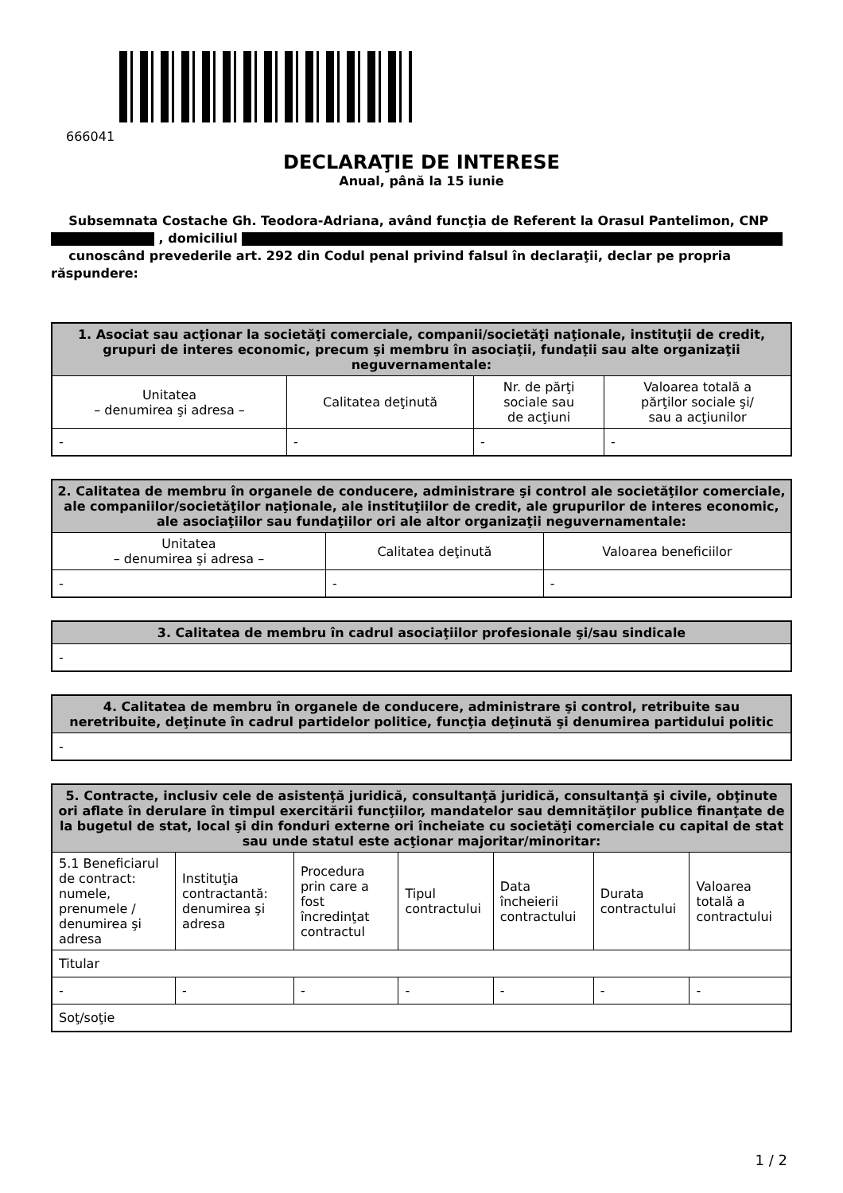666041
DECLARAŢIE DE INTERESE
Anual, până la 15 iunie
Subsemnata Costache Gh. Teodora-Adriana, având funcţia de Referent la Orasul Pantelimon, CNP , domiciliul
cunoscând prevederile art. 292 din Codul penal privind falsul în declaraţii, declar pe propria răspundere:
| 1. Asociat sau acţionar la societăţi comerciale, companii/societăţi naţionale, instituţii de credit, grupuri de interes economic, precum şi membru în asociaţii, fundaţii sau alte organizaţii neguvernamentale: | | | |
| --- | --- | --- | --- |
| Unitatea – denumirea şi adresa – | Calitatea deţinută | Nr. de părţi sociale sau de acţiuni | Valoarea totală a părţilor sociale şi/ sau a acţiunilor |
| - | - | - | - |
| 2. Calitatea de membru în organele de conducere, administrare şi control ale societăţilor comerciale, ale companiilor/societăţilor naţionale, ale instituţiilor de credit, ale grupurilor de interes economic, ale asociaţiilor sau fundaţiilor ori ale altor organizaţii neguvernamentale: | | |
| --- | --- | --- |
| Unitatea – denumirea şi adresa – | Calitatea deţinută | Valoarea beneficiilor |
| - | - | - |
| 3. Calitatea de membru în cadrul asociaţiilor profesionale şi/sau sindicale |
| --- |
| - |
| 4. Calitatea de membru în organele de conducere, administrare şi control, retribuite sau neretribuite, deţinute în cadrul partidelor politice, funcţia deţinută şi denumirea partidului politic |
| --- |
| - |
| 5. Contracte, inclusiv cele de asistenţă juridică, consultanţă juridică, consultanţă şi civile, obţinute ori aflate în derulare în timpul exercitării funcţiilor, mandatelor sau demnităţilor publice finanţate de la bugetul de stat, local şi din fonduri externe ori încheiate cu societăţi comerciale cu capital de stat sau unde statul este acţionar majoritar/minoritar: | | | | | | |
| --- | --- | --- | --- | --- | --- | --- |
| 5.1 Beneficiarul de contract: numele, prenumele / denumirea şi adresa | Instituţia contractantă: denumirea şi adresa | Procedura prin care a fost încredinţat contractul | Tipul contractului | Data încheierii contractului | Durata contractului | Valoarea totală a contractului |
| Titular | | | | | | |
| - | - | - | - | - | - | - |
| Soţ/soţie | | | | | | |
1 / 2